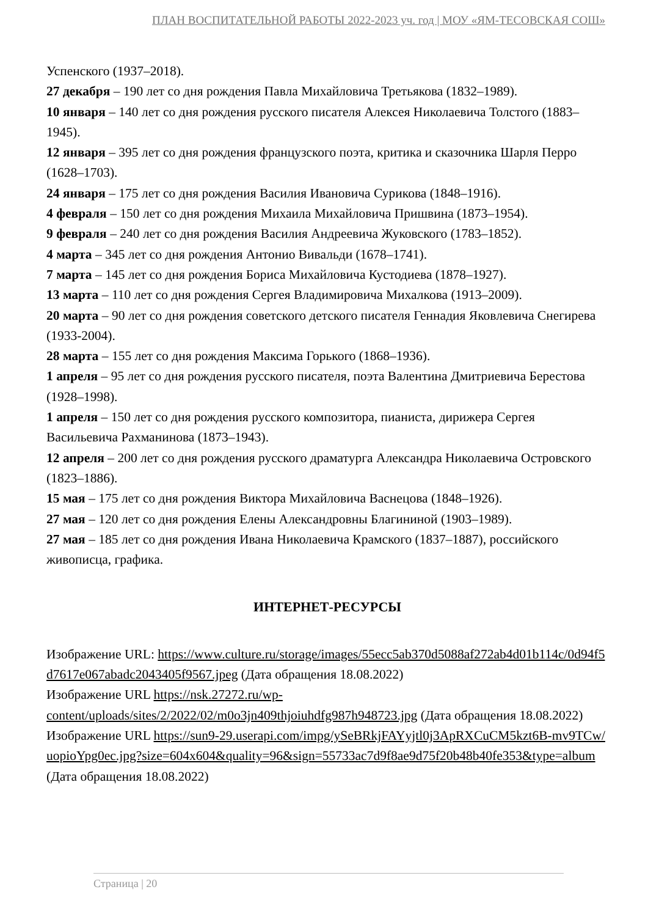ПЛАН ВОСПИТАТЕЛЬНОЙ РАБОТЫ 2022-2023 уч. год | МОУ «ЯМ-ТЕСОВСКАЯ СОШ»
Успенского (1937–2018).
27 декабря – 190 лет со дня рождения Павла Михайловича Третьякова (1832–1989).
10 января – 140 лет со дня рождения русского писателя Алексея Николаевича Толстого (1883–1945).
12 января – 395 лет со дня рождения французского поэта, критика и сказочника Шарля Перро (1628–1703).
24 января – 175 лет со дня рождения Василия Ивановича Сурикова (1848–1916).
4 февраля – 150 лет со дня рождения Михаила Михайловича Пришвина (1873–1954).
9 февраля – 240 лет со дня рождения Василия Андреевича Жуковского (1783–1852).
4 марта – 345 лет со дня рождения Антонио Вивальди (1678–1741).
7 марта – 145 лет со дня рождения Бориса Михайловича Кустодиева (1878–1927).
13 марта – 110 лет со дня рождения Сергея Владимировича Михалкова (1913–2009).
20 марта – 90 лет со дня рождения советского детского писателя Геннадия Яковлевича Снегирева (1933-2004).
28 марта – 155 лет со дня рождения Максима Горького (1868–1936).
1 апреля – 95 лет со дня рождения русского писателя, поэта Валентина Дмитриевича Берестова (1928–1998).
1 апреля – 150 лет со дня рождения русского композитора, пианиста, дирижера Сергея Васильевича Рахманинова (1873–1943).
12 апреля – 200 лет со дня рождения русского драматурга Александра Николаевича Островского (1823–1886).
15 мая – 175 лет со дня рождения Виктора Михайловича Васнецова (1848–1926).
27 мая – 120 лет со дня рождения Елены Александровны Благининой (1903–1989).
27 мая – 185 лет со дня рождения Ивана Николаевича Крамского (1837–1887), российского живописца, графика.
ИНТЕРНЕТ-РЕСУРСЫ
Изображение URL: https://www.culture.ru/storage/images/55ecc5ab370d5088af272ab4d01b114c/0d94f5d7617e067abadc2043405f9567.jpeg (Дата обращения 18.08.2022)
Изображение URL https://nsk.27272.ru/wp-content/uploads/sites/2/2022/02/m0o3jn409thjoiuhdfg987h948723.jpg (Дата обращения 18.08.2022)
Изображение URL https://sun9-29.userapi.com/impg/ySeBRkjFAYyjtl0j3ApRXCuCM5kzt6B-mv9TCw/uopioYpg0ec.jpg?size=604x604&quality=96&sign=55733ac7d9f8ae9d75f20b48b40fe353&type=album (Дата обращения 18.08.2022)
Страница | 20